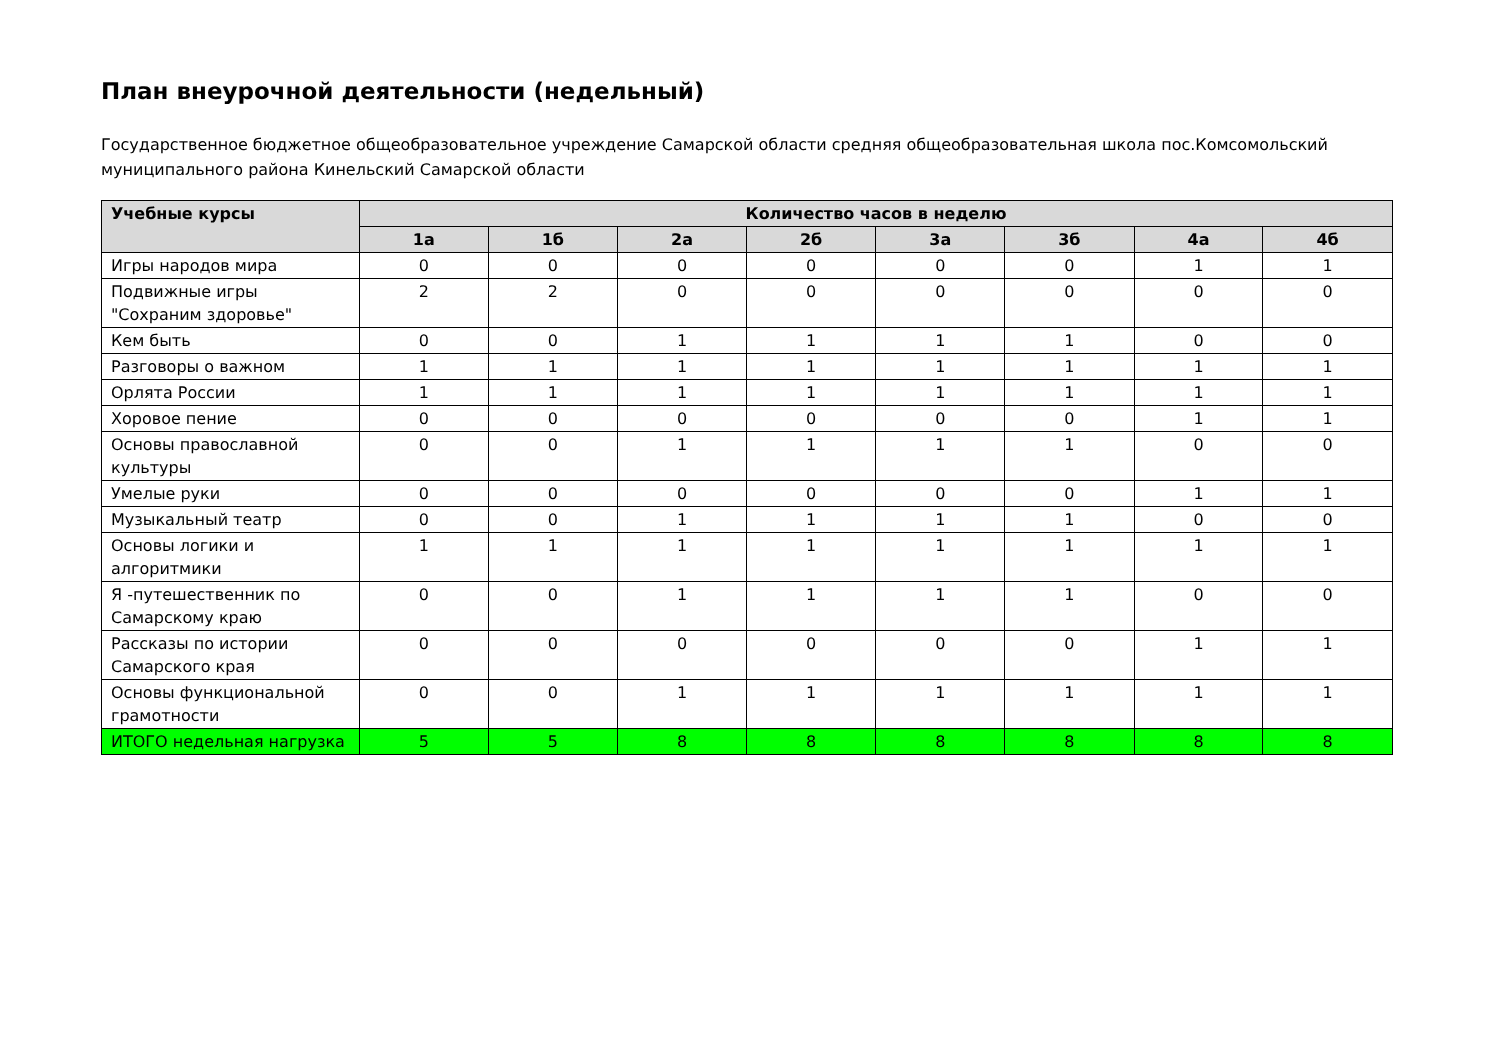План внеурочной деятельности (недельный)
Государственное бюджетное общеобразовательное учреждение Самарской области средняя общеобразовательная школа пос.Комсомольский муниципального района Кинельский Самарской области
| Учебные курсы | Количество часов в неделю | | | | | | | |
| --- | --- | --- | --- | --- | --- | --- | --- | --- |
| | 1а | 1б | 2а | 2б | 3а | 3б | 4а | 4б |
| Игры народов мира | 0 | 0 | 0 | 0 | 0 | 0 | 1 | 1 |
| Подвижные игры "Сохраним здоровье" | 2 | 2 | 0 | 0 | 0 | 0 | 0 | 0 |
| Кем быть | 0 | 0 | 1 | 1 | 1 | 1 | 0 | 0 |
| Разговоры о важном | 1 | 1 | 1 | 1 | 1 | 1 | 1 | 1 |
| Орлята России | 1 | 1 | 1 | 1 | 1 | 1 | 1 | 1 |
| Хоровое пение | 0 | 0 | 0 | 0 | 0 | 0 | 1 | 1 |
| Основы православной культуры | 0 | 0 | 1 | 1 | 1 | 1 | 0 | 0 |
| Умелые руки | 0 | 0 | 0 | 0 | 0 | 0 | 1 | 1 |
| Музыкальный театр | 0 | 0 | 1 | 1 | 1 | 1 | 0 | 0 |
| Основы логики и алгоритмики | 1 | 1 | 1 | 1 | 1 | 1 | 1 | 1 |
| Я -путешественник по Самарскому краю | 0 | 0 | 1 | 1 | 1 | 1 | 0 | 0 |
| Рассказы по истории Самарского края | 0 | 0 | 0 | 0 | 0 | 0 | 1 | 1 |
| Основы функциональной грамотности | 0 | 0 | 1 | 1 | 1 | 1 | 1 | 1 |
| ИТОГО недельная нагрузка | 5 | 5 | 8 | 8 | 8 | 8 | 8 | 8 |